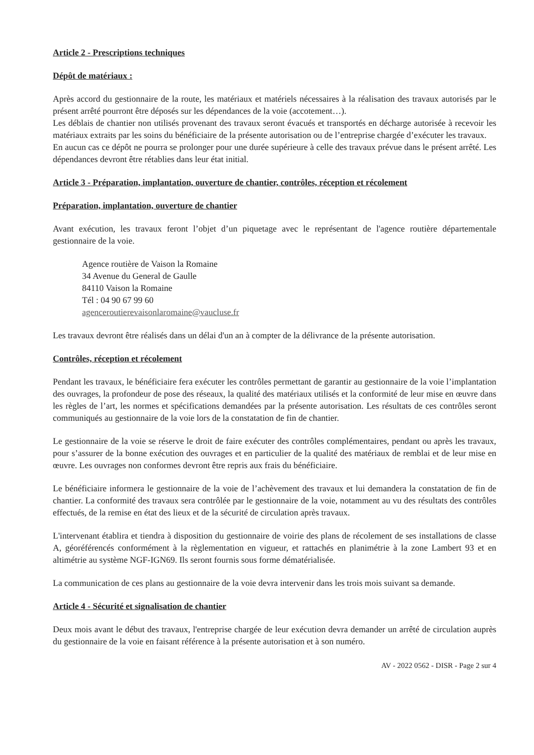Article 2 - Prescriptions techniques
Dépôt de matériaux :
Après accord du gestionnaire de la route, les matériaux et matériels nécessaires à la réalisation des travaux autorisés par le présent arrêté pourront être déposés sur les dépendances de la voie (accotement…).
Les déblais de chantier non utilisés provenant des travaux seront évacués et transportés en décharge autorisée à recevoir les matériaux extraits par les soins du bénéficiaire de la présente autorisation ou de l’entreprise chargée d’exécuter les travaux.
En aucun cas ce dépôt ne pourra se prolonger pour une durée supérieure à celle des travaux prévue dans le présent arrêté. Les dépendances devront être rétablies dans leur état initial.
Article 3 - Préparation, implantation, ouverture de chantier, contrôles, réception et récolement
Préparation, implantation, ouverture de chantier
Avant exécution, les travaux feront l’objet d’un piquetage avec le représentant de l'agence routière départementale gestionnaire de la voie.
Agence routière de Vaison la Romaine
34 Avenue du General de Gaulle
84110 Vaison la Romaine
Tél : 04 90 67 99 60
agenceroutierevaisonlaromaine@vaucluse.fr
Les travaux devront être réalisés dans un délai d'un an à compter de la délivrance de la présente autorisation.
Contrôles, réception et récolement
Pendant les travaux, le bénéficiaire fera exécuter les contrôles permettant de garantir au gestionnaire de la voie l’implantation des ouvrages, la profondeur de pose des réseaux, la qualité des matériaux utilisés et la conformité de leur mise en œuvre dans les règles de l’art, les normes et spécifications demandées par la présente autorisation. Les résultats de ces contrôles seront communiqués au gestionnaire de la voie lors de la constatation de fin de chantier.
Le gestionnaire de la voie se réserve le droit de faire exécuter des contrôles complémentaires, pendant ou après les travaux, pour s’assurer de la bonne exécution des ouvrages et en particulier de la qualité des matériaux de remblai et de leur mise en œuvre. Les ouvrages non conformes devront être repris aux frais du bénéficiaire.
Le bénéficiaire informera le gestionnaire de la voie de l’achèvement des travaux et lui demandera la constatation de fin de chantier. La conformité des travaux sera contrôlée par le gestionnaire de la voie, notamment au vu des résultats des contrôles effectués, de la remise en état des lieux et de la sécurité de circulation après travaux.
L'intervenant établira et tiendra à disposition du gestionnaire de voirie des plans de récolement de ses installations de classe A, géoréférencés conformément à la règlementation en vigueur, et rattachés en planimétrie à la zone Lambert 93 et en altimétrie au système NGF-IGN69. Ils seront fournis sous forme dématérialisée.
La communication de ces plans au gestionnaire de la voie devra intervenir dans les trois mois suivant sa demande.
Article 4 - Sécurité et signalisation de chantier
Deux mois avant le début des travaux, l'entreprise chargée de leur exécution devra demander un arrêté de circulation auprès du gestionnaire de la voie en faisant référence à la présente autorisation et à son numéro.
AV - 2022 0562 - DISR - Page 2 sur 4